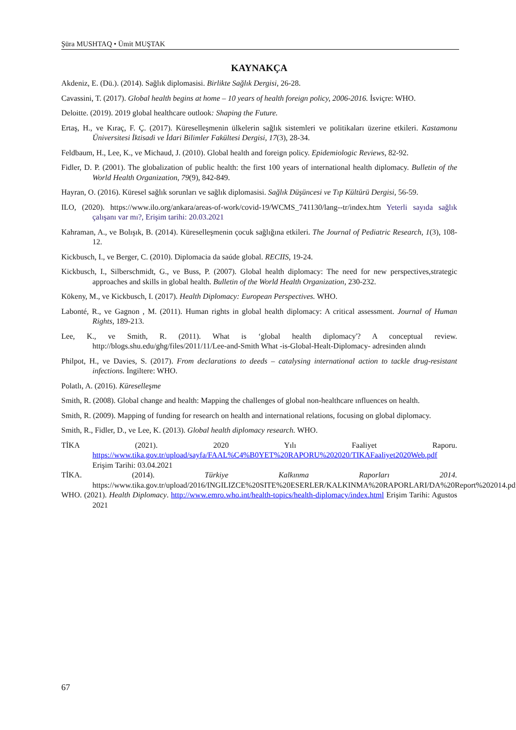Şüra MUSHTAQ • Ümit MUŞTAK
KAYNAKÇA
Akdeniz, E. (Dü.). (2014). Sağlık diplomasisi. Birlikte Sağlık Dergisi, 26-28.
Cavassini, T. (2017). Global health begins at home – 10 years of health foreign policy, 2006-2016. İsviçre: WHO.
Deloitte. (2019). 2019 global healthcare outlook: Shaping the Future.
Ertaş, H., ve Kıraç, F. Ç. (2017). Küreselleşmenin ülkelerin sağlık sistemleri ve politikaları üzerine etkileri. Kastamonu Üniversitesi İktisadi ve İdari Bilimler Fakültesi Dergisi, 17(3), 28-34.
Feldbaum, H., Lee, K., ve Michaud, J. (2010). Global health and foreign policy. Epidemiologic Reviews, 82-92.
Fidler, D. P. (2001). The globalization of public health: the first 100 years of international health diplomacy. Bulletin of the World Health Organization, 79(9), 842-849.
Hayran, O. (2016). Küresel sağlık sorunları ve sağlık diplomasisi. Sağlık Düşüncesi ve Tıp Kültürü Dergisi, 56-59.
ILO, (2020). https://www.ilo.org/ankara/areas-of-work/covid-19/WCMS_741130/lang--tr/index.htm Yeterli sayıda sağlık çalışanı var mı?, Erişim tarihi: 20.03.2021
Kahraman, A., ve Bolışık, B. (2014). Küreselleşmenin çocuk sağlığına etkileri. The Journal of Pediatric Research, 1(3), 108-12.
Kickbusch, I., ve Berger, C. (2010). Diplomacia da saúde global. RECIIS, 19-24.
Kickbusch, I., Silberschmidt, G., ve Buss, P. (2007). Global health diplomacy: The need for new perspectives,strategic approaches and skills in global health. Bulletin of the World Health Organization, 230-232.
Kökeny, M., ve Kickbusch, I. (2017). Health Diplomacy: European Perspectives. WHO.
Labonté, R., ve Gagnon , M. (2011). Human rights in global health diplomacy: A critical assessment. Journal of Human Rights, 189-213.
Lee, K., ve Smith, R. (2011). What is ‘global health diplomacy'? A conceptual review. http://blogs.shu.edu/ghg/files/2011/11/Lee-and-Smith What -is-Global-Healt-Diplomacy- adresinden alındı
Philpot, H., ve Davies, S. (2017). From declarations to deeds – catalysing international action to tackle drug-resistant infections. İngiltere: WHO.
Polatlı, A. (2016). Küreselleşme
Smith, R. (2008). Global change and health: Mapping the challenges of global non-healthcare ınfluences on health.
Smith, R. (2009). Mapping of funding for research on health and international relations, focusing on global diplomacy.
Smith, R., Fidler, D., ve Lee, K. (2013). Global health diplomacy research. WHO.
TİKA (2021). 2020 Yılı Faaliyet Raporu. https://www.tika.gov.tr/upload/sayfa/FAAL%C4%B0YET%20RAPORU%202020/TIKAFaaliyet2020Web.pdf Erişim Tarihi: 03.04.2021
TİKA. (2014). Türkiye Kalkınma Raporları 2014. https://www.tika.gov.tr/upload/2016/INGILIZCE%20SITE%20ESERLER/KALKINMA%20RAPORLARI/DA%20Report%202014.pdf
WHO. (2021). Health Diplomacy. http://www.emro.who.int/health-topics/health-diplomacy/index.html Erişim Tarihi: Agustos 2021
67